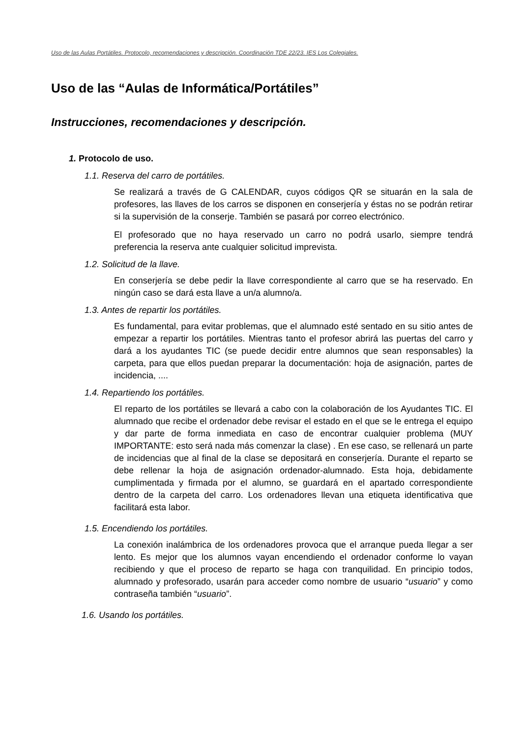Uso de las Aulas Portátiles. Protocolo, recomendaciones y descripción. Coordinación TDE 22/23. IES Los Colegiales.
Uso de las “Aulas de Informática/Portátiles”
Instrucciones, recomendaciones y descripción.
1. Protocolo de uso.
1.1. Reserva del carro de portátiles.
Se realizará a través de G CALENDAR, cuyos códigos QR se situarán en la sala de profesores, las llaves de los carros se disponen en conserjería y éstas no se podrán retirar si la supervisión de la conserje. También se pasará por correo electrónico.
El profesorado que no haya reservado un carro no podrá usarlo, siempre tendrá preferencia la reserva ante cualquier solicitud imprevista.
1.2. Solicitud de la llave.
En conserjería se debe pedir la llave correspondiente al carro que se ha reservado. En ningún caso se dará esta llave a un/a alumno/a.
1.3. Antes de repartir los portátiles.
Es fundamental, para evitar problemas, que el alumnado esté sentado en su sitio antes de empezar a repartir los portátiles. Mientras tanto el profesor abrirá las puertas del carro y dará a los ayudantes TIC (se puede decidir entre alumnos que sean responsables) la carpeta, para que ellos puedan preparar la documentación: hoja de asignación, partes de incidencia, ....
1.4. Repartiendo los portátiles.
El reparto de los portátiles se llevará a cabo con la colaboración de los Ayudantes TIC. El alumnado que recibe el ordenador debe revisar el estado en el que se le entrega el equipo y dar parte de forma inmediata en caso de encontrar cualquier problema (MUY IMPORTANTE: esto será nada más comenzar la clase) . En ese caso, se rellenará un parte de incidencias que al final de la clase se depositará en conserjería. Durante el reparto se debe rellenar la hoja de asignación ordenador-alumnado. Esta hoja, debidamente cumplimentada y firmada por el alumno, se guardará en el apartado correspondiente dentro de la carpeta del carro. Los ordenadores llevan una etiqueta identificativa que facilitará esta labor.
1.5. Encendiendo los portátiles.
La conexión inalámbrica de los ordenadores provoca que el arranque pueda llegar a ser lento. Es mejor que los alumnos vayan encendiendo el ordenador conforme lo vayan recibiendo y que el proceso de reparto se haga con tranquilidad. En principio todos, alumnado y profesorado, usarán para acceder como nombre de usuario “usuario” y como contraseña también “usuario”.
1.6. Usando los portátiles.